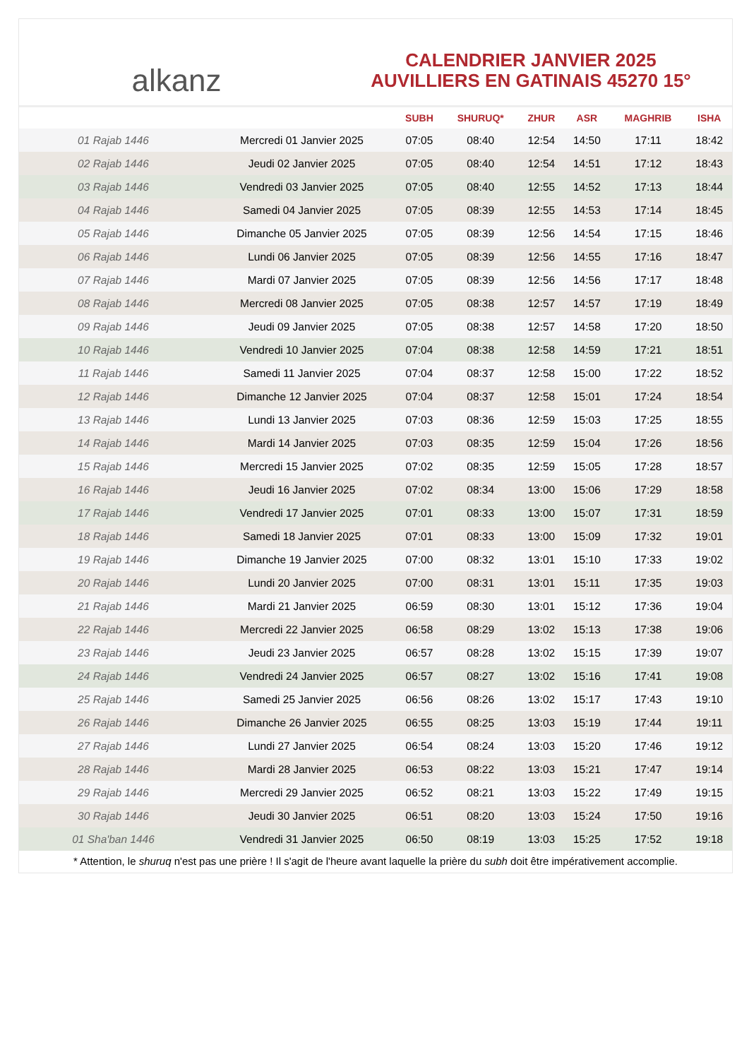﻿ alkanz
CALENDRIER JANVIER 2025
AUVILLIERS EN GATINAIS 45270 15°
| | | SUBH | SHURUQ* | ZHUR | ASR | MAGHRIB | ISHA |
| --- | --- | --- | --- | --- | --- | --- | --- |
| 01 Rajab 1446 | Mercredi 01 Janvier 2025 | 07:05 | 08:40 | 12:54 | 14:50 | 17:11 | 18:42 |
| 02 Rajab 1446 | Jeudi 02 Janvier 2025 | 07:05 | 08:40 | 12:54 | 14:51 | 17:12 | 18:43 |
| 03 Rajab 1446 | Vendredi 03 Janvier 2025 | 07:05 | 08:40 | 12:55 | 14:52 | 17:13 | 18:44 |
| 04 Rajab 1446 | Samedi 04 Janvier 2025 | 07:05 | 08:39 | 12:55 | 14:53 | 17:14 | 18:45 |
| 05 Rajab 1446 | Dimanche 05 Janvier 2025 | 07:05 | 08:39 | 12:56 | 14:54 | 17:15 | 18:46 |
| 06 Rajab 1446 | Lundi 06 Janvier 2025 | 07:05 | 08:39 | 12:56 | 14:55 | 17:16 | 18:47 |
| 07 Rajab 1446 | Mardi 07 Janvier 2025 | 07:05 | 08:39 | 12:56 | 14:56 | 17:17 | 18:48 |
| 08 Rajab 1446 | Mercredi 08 Janvier 2025 | 07:05 | 08:38 | 12:57 | 14:57 | 17:19 | 18:49 |
| 09 Rajab 1446 | Jeudi 09 Janvier 2025 | 07:05 | 08:38 | 12:57 | 14:58 | 17:20 | 18:50 |
| 10 Rajab 1446 | Vendredi 10 Janvier 2025 | 07:04 | 08:38 | 12:58 | 14:59 | 17:21 | 18:51 |
| 11 Rajab 1446 | Samedi 11 Janvier 2025 | 07:04 | 08:37 | 12:58 | 15:00 | 17:22 | 18:52 |
| 12 Rajab 1446 | Dimanche 12 Janvier 2025 | 07:04 | 08:37 | 12:58 | 15:01 | 17:24 | 18:54 |
| 13 Rajab 1446 | Lundi 13 Janvier 2025 | 07:03 | 08:36 | 12:59 | 15:03 | 17:25 | 18:55 |
| 14 Rajab 1446 | Mardi 14 Janvier 2025 | 07:03 | 08:35 | 12:59 | 15:04 | 17:26 | 18:56 |
| 15 Rajab 1446 | Mercredi 15 Janvier 2025 | 07:02 | 08:35 | 12:59 | 15:05 | 17:28 | 18:57 |
| 16 Rajab 1446 | Jeudi 16 Janvier 2025 | 07:02 | 08:34 | 13:00 | 15:06 | 17:29 | 18:58 |
| 17 Rajab 1446 | Vendredi 17 Janvier 2025 | 07:01 | 08:33 | 13:00 | 15:07 | 17:31 | 18:59 |
| 18 Rajab 1446 | Samedi 18 Janvier 2025 | 07:01 | 08:33 | 13:00 | 15:09 | 17:32 | 19:01 |
| 19 Rajab 1446 | Dimanche 19 Janvier 2025 | 07:00 | 08:32 | 13:01 | 15:10 | 17:33 | 19:02 |
| 20 Rajab 1446 | Lundi 20 Janvier 2025 | 07:00 | 08:31 | 13:01 | 15:11 | 17:35 | 19:03 |
| 21 Rajab 1446 | Mardi 21 Janvier 2025 | 06:59 | 08:30 | 13:01 | 15:12 | 17:36 | 19:04 |
| 22 Rajab 1446 | Mercredi 22 Janvier 2025 | 06:58 | 08:29 | 13:02 | 15:13 | 17:38 | 19:06 |
| 23 Rajab 1446 | Jeudi 23 Janvier 2025 | 06:57 | 08:28 | 13:02 | 15:15 | 17:39 | 19:07 |
| 24 Rajab 1446 | Vendredi 24 Janvier 2025 | 06:57 | 08:27 | 13:02 | 15:16 | 17:41 | 19:08 |
| 25 Rajab 1446 | Samedi 25 Janvier 2025 | 06:56 | 08:26 | 13:02 | 15:17 | 17:43 | 19:10 |
| 26 Rajab 1446 | Dimanche 26 Janvier 2025 | 06:55 | 08:25 | 13:03 | 15:19 | 17:44 | 19:11 |
| 27 Rajab 1446 | Lundi 27 Janvier 2025 | 06:54 | 08:24 | 13:03 | 15:20 | 17:46 | 19:12 |
| 28 Rajab 1446 | Mardi 28 Janvier 2025 | 06:53 | 08:22 | 13:03 | 15:21 | 17:47 | 19:14 |
| 29 Rajab 1446 | Mercredi 29 Janvier 2025 | 06:52 | 08:21 | 13:03 | 15:22 | 17:49 | 19:15 |
| 30 Rajab 1446 | Jeudi 30 Janvier 2025 | 06:51 | 08:20 | 13:03 | 15:24 | 17:50 | 19:16 |
| 01 Sha'ban 1446 | Vendredi 31 Janvier 2025 | 06:50 | 08:19 | 13:03 | 15:25 | 17:52 | 19:18 |
* Attention, le shuruq n'est pas une prière ! Il s'agit de l'heure avant laquelle la prière du subh doit être impérativement accomplie.